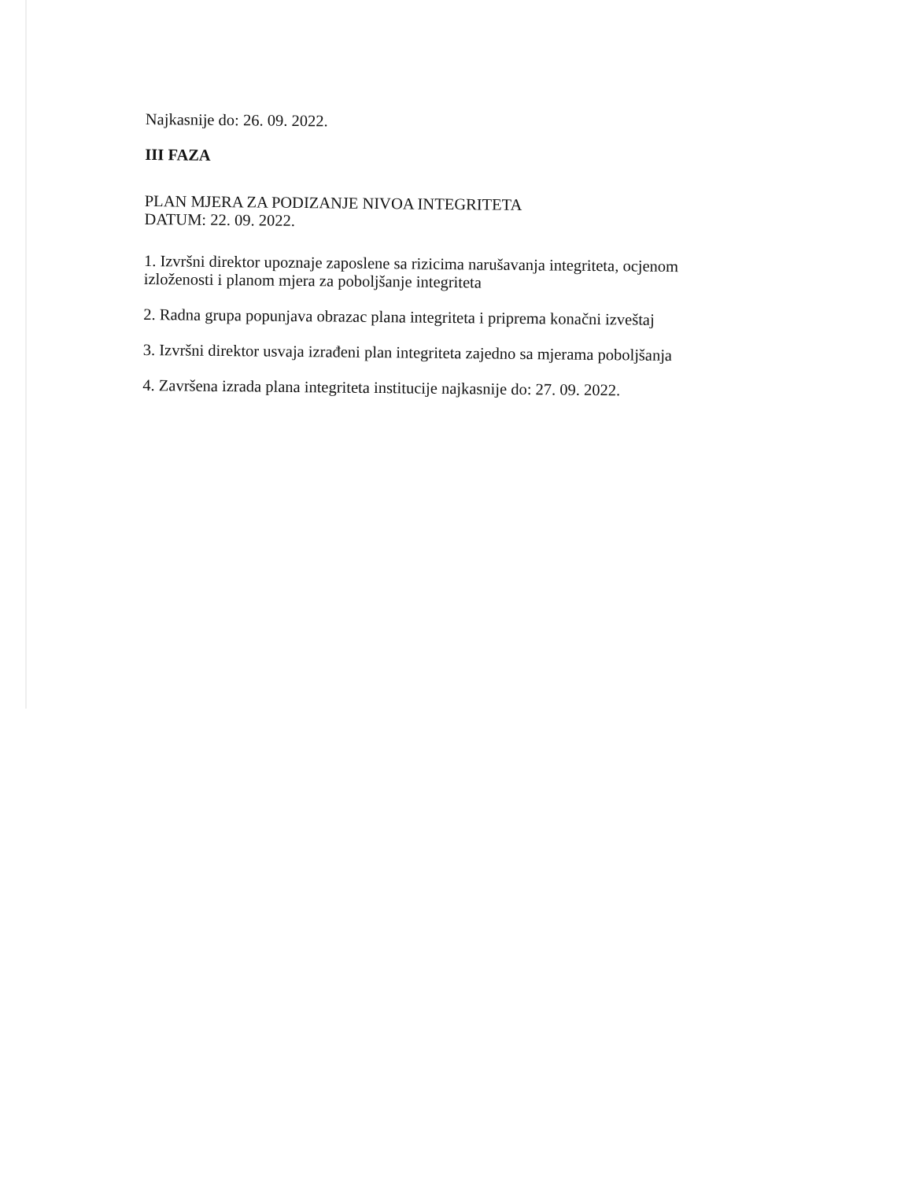Najkasnije do: 26. 09. 2022.
III FAZA
PLAN MJERA ZA PODIZANJE NIVOA INTEGRITETA
DATUM: 22. 09. 2022.
1. Izvršni direktor upoznaje zaposlene sa rizicima narušavanja integriteta, ocjenom izloženosti i planom mjera za poboljšanje integriteta
2. Radna grupa popunjava obrazac plana integriteta i priprema konačni izveštaj
3. Izvršni direktor usvaja izrađeni plan integriteta zajedno sa mjerama poboljšanja
4. Završena izrada plana integriteta institucije najkasnije do: 27. 09. 2022.